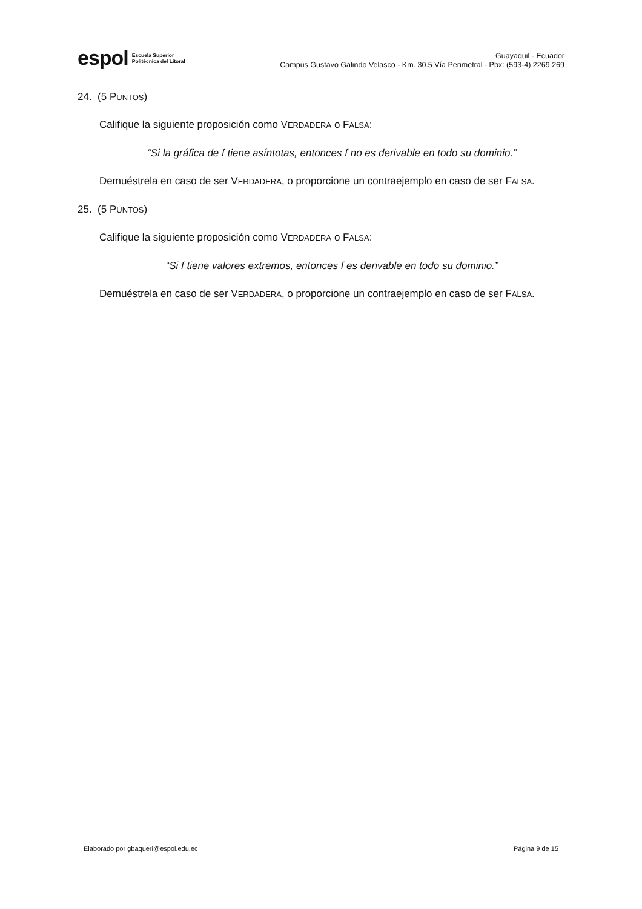espol Escuela Superior
Politécnica del Litoral
Guayaquil - Ecuador
Campus Gustavo Galindo Velasco - Km. 30.5 Vía Perimetral - Pbx: (593-4) 2269 269
24. (5 PUNTOS)
Califique la siguiente proposición como VERDADERA o FALSA:
“Si la gráfica de f tiene asíntotas, entonces f no es derivable en todo su dominio.”
Demuéstrela en caso de ser VERDADERA, o proporcione un contraejemplo en caso de ser FALSA.
25. (5 PUNTOS)
Califique la siguiente proposición como VERDADERA o FALSA:
“Si f tiene valores extremos, entonces f es derivable en todo su dominio.”
Demuéstrela en caso de ser VERDADERA, o proporcione un contraejemplo en caso de ser FALSA.
Elaborado por gbaqueri@espol.edu.ec Página 9 de 15